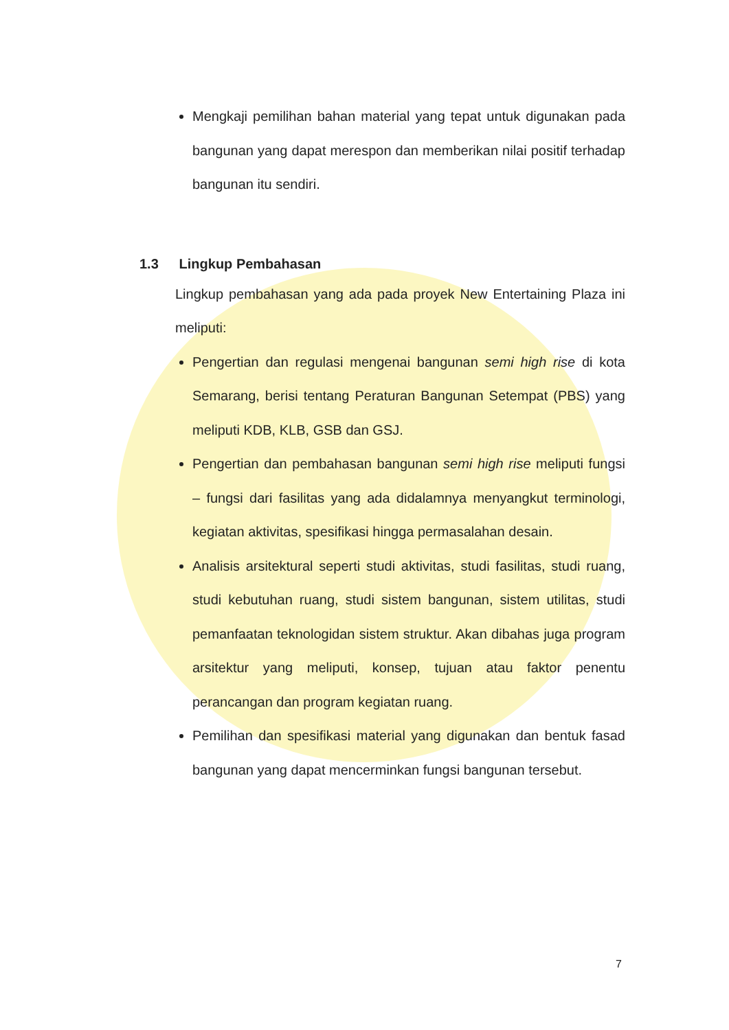Mengkaji pemilihan bahan material yang tepat untuk digunakan pada bangunan yang dapat merespon dan memberikan nilai positif terhadap bangunan itu sendiri.
1.3 Lingkup Pembahasan
Lingkup pembahasan yang ada pada proyek New Entertaining Plaza ini meliputi:
Pengertian dan regulasi mengenai bangunan semi high rise di kota Semarang, berisi tentang Peraturan Bangunan Setempat (PBS) yang meliputi KDB, KLB, GSB dan GSJ.
Pengertian dan pembahasan bangunan semi high rise meliputi fungsi – fungsi dari fasilitas yang ada didalamnya menyangkut terminologi, kegiatan aktivitas, spesifikasi hingga permasalahan desain.
Analisis arsitektural seperti studi aktivitas, studi fasilitas, studi ruang, studi kebutuhan ruang, studi sistem bangunan, sistem utilitas, studi pemanfaatan teknologidan sistem struktur. Akan dibahas juga program arsitektur yang meliputi, konsep, tujuan atau faktor penentu perancangan dan program kegiatan ruang.
Pemilihan dan spesifikasi material yang digunakan dan bentuk fasad bangunan yang dapat mencerminkan fungsi bangunan tersebut.
7